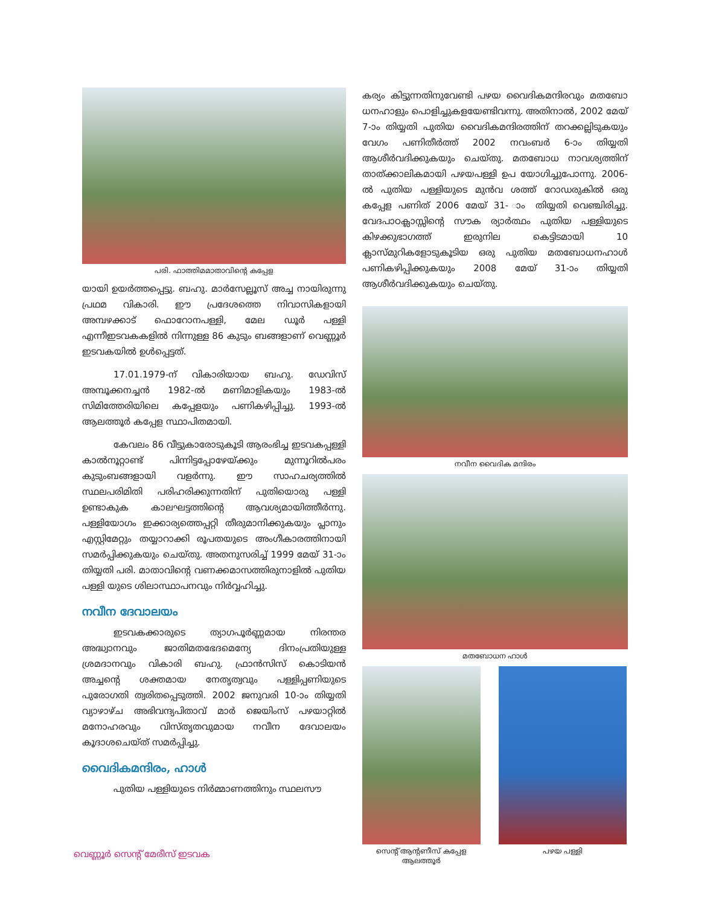പരി. ഫാത്തിമമാതാവിന്റെ കപ്പേള
യായി ഉയർത്തപ്പെട്ടു. ബഹു. മാർസേല്ലൂസ് അച്ച നായിരുന്നു പ്രഥമ വികാരി. ഈ പ്രദേശത്തെ നിവാസികളായി അമ്പഴക്കാട് ഫൊറോനപള്ളി, മേല ഡൂർ പള്ളി എന്നീഇടവകകളിൽ നിന്നുള്ള 86 കുടും ബങ്ങളാണ് വെണ്ണൂർ ഇടവകയിൽ ഉൾപ്പെട്ടത്.
17.01.1979-ന് വികാരിയായ ബഹു. ഡേവിസ് അമ്പൂക്കനച്ചൻ 1982-ൽ മണിമാളികയും 1983-ൽ സിമിത്തേരിയിലെ കപ്പേളയും പണികഴിപ്പിച്ചു. 1993-ൽ ആലത്തൂർ കപ്പേള സ്ഥാപിതമായി.
കേവലം 86 വീട്ടുകാരോടുകൂടി ആരംഭിച്ച ഇടവകപ്പള്ളി കാൽനൂറ്റാണ്ട് പിന്നിട്ടപ്പോഴേയ്ക്കും മുന്നൂറിൽപരം കുടുംബങ്ങളായി വളർന്നു. ഈ സാഹചര്യത്തിൽ സ്ഥലപരിമിതി പരിഹരിക്കുന്നതിന് പുതിയൊരു പള്ളി ഉണ്ടാകുക കാലഘട്ടത്തിന്റെ ആവശ്യമായിത്തീർന്നു. പള്ളിയോഗം ഇക്കാര്യത്തെപ്പറ്റി തീരുമാനിക്കുകയും പ്ലാനും എസ്റ്റിമേറ്റും തയ്യാറാക്കി രൂപതയുടെ അംഗീകാരത്തിനായി സമർപ്പിക്കുകയും ചെയ്തു. അതനുസരിച്ച് 1999 മേയ് 31-ാം തിയ്യതി പരി. മാതാവിന്റെ വണക്കമാസത്തിരുനാളിൽ പുതിയ പള്ളി യുടെ ശിലാസ്ഥാപനവും നിർവ്വഹിച്ചു.
നവീന ദേവാലയം
ഇടവകക്കാരുടെ ത്യാഗപൂർണ്ണമായ നിരന്തര അദ്ധ്വാനവും ജാതിമതഭേദമെന്യേ ദിനംപ്രതിയുള്ള ശ്രമദാനവും വികാരി ബഹു. ഫ്രാൻസിസ് കൊടിയൻ അച്ചന്റെ ശക്തമായ നേതൃത്വവും പള്ളിപ്പണിയുടെ പുരോഗതി ത്വരിതപ്പെടുത്തി. 2002 ജനുവരി 10-ാം തിയ്യതി വ്യാഴാഴ്ച അഭിവന്ദ്യപിതാവ് മാർ ജെയിംസ് പഴയാറ്റിൽ മനോഹരവും വിസ്തൃതവുമായ നവീന ദേവാലയം കൂദാശചെയ്ത് സമർപ്പിച്ചു.
വൈദികമന്ദിരം, ഹാൾ
പുതിയ പള്ളിയുടെ നിർമ്മാണത്തിനും സ്ഥലസൗ
കര്യം കിട്ടുന്നതിനുവേണ്ടി പഴയ വൈദികമന്ദിരവും മതബോ ധനഹാളും പൊളിച്ചുകളയേണ്ടിവന്നു. അതിനാൽ, 2002 മേയ് 7-ാം തിയ്യതി പുതിയ വൈദികമന്ദിരത്തിന് തറക്കല്ലിടുകയും വേഗം പണിതീർത്ത് 2002 നവംബർ 6-ാം തിയ്യതി ആശീർവദിക്കുകയും ചെയ്തു. മതബോധ നാവശ്യത്തിന് താത്ക്കാലികമായി പഴയപള്ളി ഉപ യോഗിച്ചുപോന്നു. 2006-ൽ പുതിയ പള്ളിയുടെ മുൻവ ശത്ത് റോഡരുകിൽ ഒരു കപ്പേള പണിത് 2006 മേയ് 31- ാം തിയ്യതി വെഞ്ചിരിച്ചു. വേദപാഠക്ലാസ്സിന്റെ സൗക ര്യാർത്ഥം പുതിയ പള്ളിയുടെ കിഴക്കുഭാഗത്ത് ഇരുനില കെട്ടിടമായി 10 ക്ലാസ്മുറികളോടുകൂടിയ ഒരു പുതിയ മതബോധനഹാൾ പണികഴിപ്പിക്കുകയും 2008 മേയ് 31-ാം തിയ്യതി ആശീർവദിക്കുകയും ചെയ്തു.
നവീന വൈദിക മന്ദിരം
മതബോധന ഹാൾ
സെന്റ് ആന്റണീസ് കപ്പേള
ആലത്തൂർ
പഴയ പള്ളി
വെണ്ണൂർ സെന്റ് മേരീസ് ഇടവക